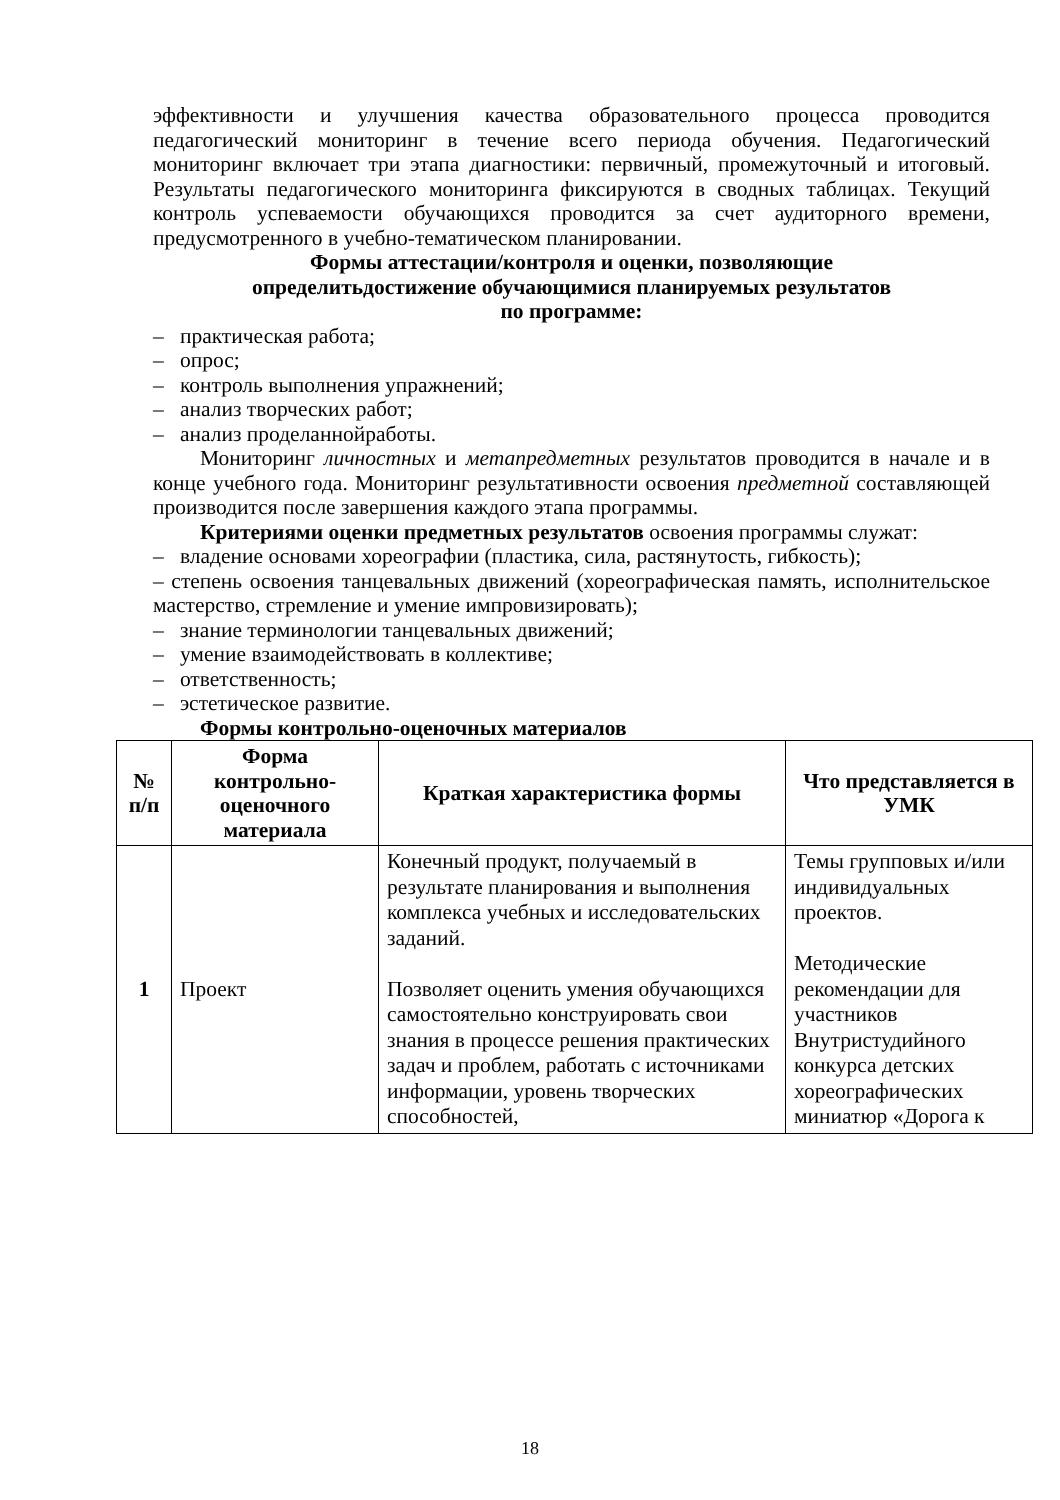эффективности и улучшения качества образовательного процесса проводится педагогический мониторинг в течение всего периода обучения. Педагогический мониторинг включает три этапа диагностики: первичный, промежуточный и итоговый. Результаты педагогического мониторинга фиксируются в сводных таблицах. Текущий контроль успеваемости обучающихся проводится за счет аудиторного времени, предусмотренного в учебно-тематическом планировании.
Формы аттестации/контроля и оценки, позволяющие
определитьдостижение обучающимися планируемых результатов
по программе:
– практическая работа;
– опрос;
– контроль выполнения упражнений;
– анализ творческих работ;
– анализ проделаннойработы.
Мониторинг личностных и метапредметных результатов проводится в начале и в конце учебного года. Мониторинг результативности освоения предметной составляющей производится после завершения каждого этапа программы.
Критериями оценки предметных результатов освоения программы служат:
– владение основами хореографии (пластика, сила, растянутость, гибкость);
– степень освоения танцевальных движений (хореографическая память, исполнительское мастерство, стремление и умение импровизировать);
– знание терминологии танцевальных движений;
– умение взаимодействовать в коллективе;
– ответственность;
– эстетическое развитие.
Формы контрольно-оценочных материалов
| № п/п | Форма контрольно-оценочного материала | Краткая характеристика формы | Что представляется в УМК |
| --- | --- | --- | --- |
| 1 | Проект | Конечный продукт, получаемый в результате планирования и выполнения комплекса учебных и исследовательских заданий. Позволяет оценить умения обучающихся самостоятельно конструировать свои знания в процессе решения практических задач и проблем, работать с источниками информации, уровень творческих способностей, | Темы групповых и/или индивидуальных проектов. Методические рекомендации для участников Внутристудийного конкурса детских хореографических миниатюр «Дорога к |
18